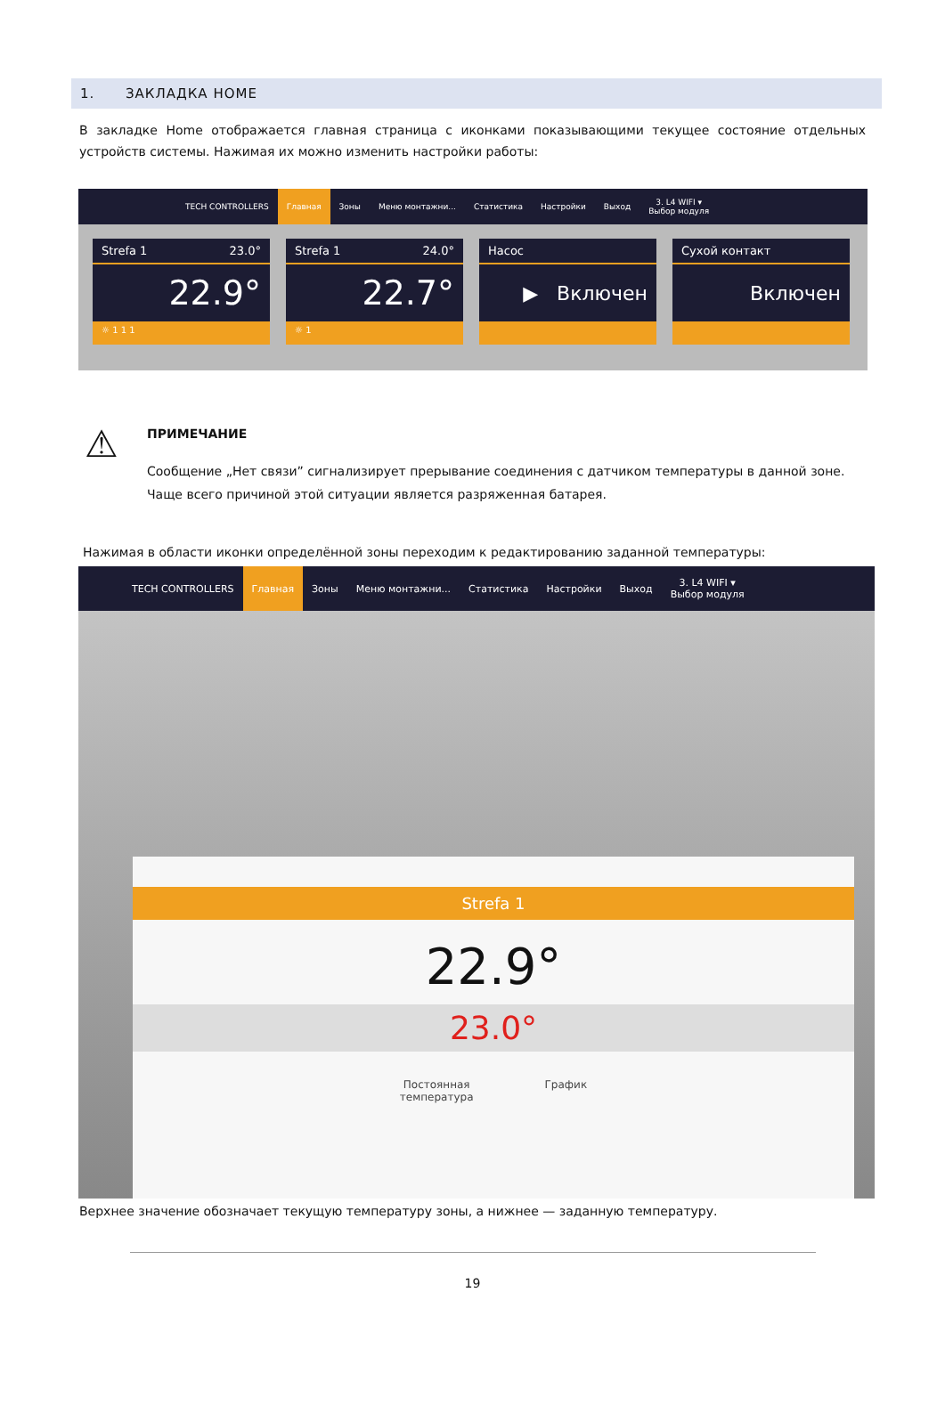1. ЗАКЛАДКА HOME
В закладке Home отображается главная страница с иконками показывающими текущее состояние отдельных устройств системы. Нажимая их можно изменить настройки работы:
TECH CONTROLLERS
Главная
Зоны Меню монтажни... Статистика Настройки Выход
3. L4 WIFI ▾
Выбор модуля
Strefa 1 23.0°
22.9°
☼ 1 1 1
Strefa 1 24.0°
22.7°
☼ 1
Насос
▶ Включен
Сухой контакт
Включен
⚠
ПРИМЕЧАНИЕ
Сообщение „Нет связи” сигнализирует прерывание соединения с датчиком температуры в данной зоне.
Чаще всего причиной этой ситуации является разряженная батарея.
Нажимая в области иконки определённой зоны переходим к редактированию заданной температуры:
TECH CONTROLLERS
Главная
Зоны Меню монтажни... Статистика Настройки Выход
3. L4 WIFI ▾
Выбор модуля
Strefa 1
22.9°
23.0°
Постоянная
температура
График
Верхнее значение обозначает текущую температуру зоны, а нижнее — заданную температуру.
19